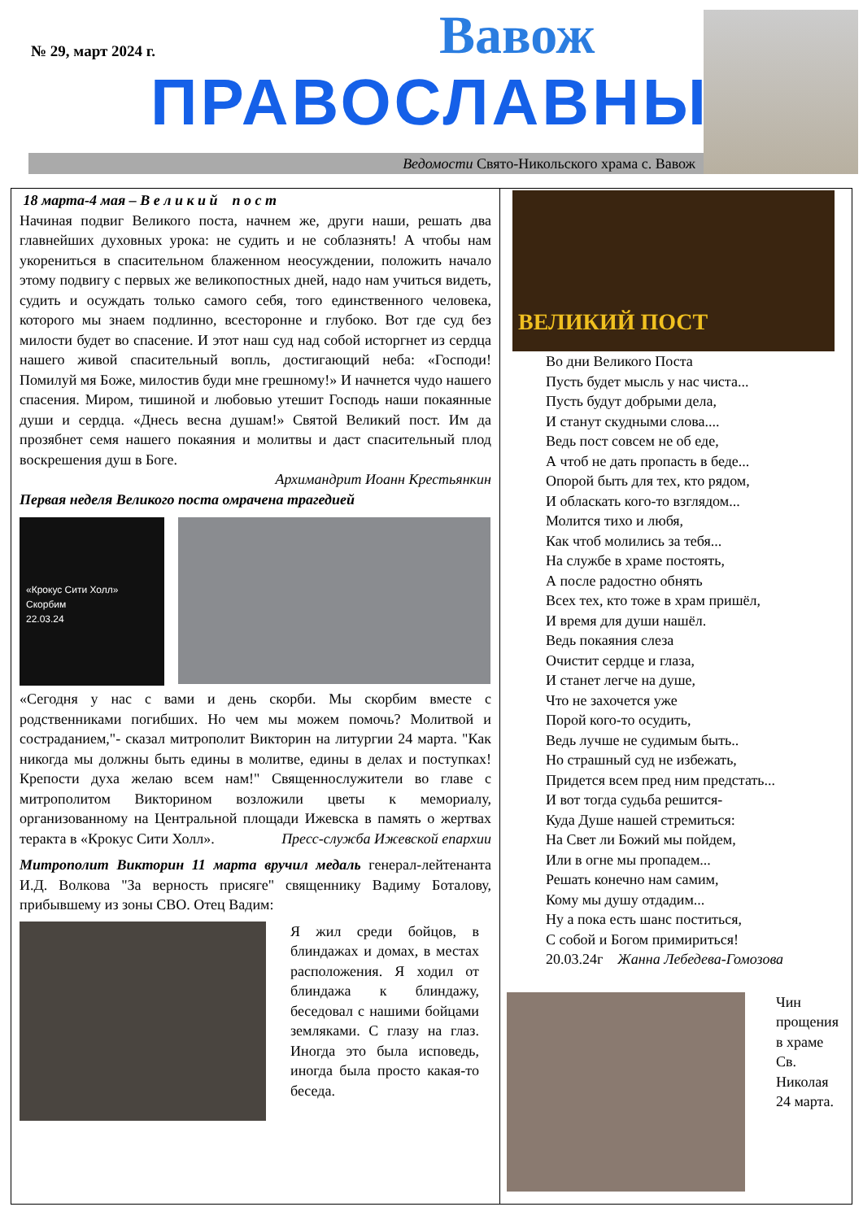№ 29, март 2024 г. Вавож
ПРАВОСЛАВНЫЙ
Ведомости Свято-Никольского храма с. Вавож
18 марта-4 мая – В е л и к и й п о с т
Начиная подвиг Великого поста, начнем же, други наши, решать два главнейших духовных урока: не судить и не соблазнять! А чтобы нам укорениться в спасительном блаженном неосуждении, положить начало этому подвигу с первых же великопостных дней, надо нам учиться видеть, судить и осуждать только самого себя, того единственного человека, которого мы знаем подлинно, всесторонне и глубоко. Вот где суд без милости будет во спасение. И этот наш суд над собой исторгнет из сердца нашего живой спасительный вопль, достигающий неба: «Господи! Помилуй мя Боже, милостив буди мне грешному!» И начнется чудо нашего спасения. Миром, тишиной и любовью утешит Господь наши покаянные души и сердца. «Днесь весна душам!» Святой Великий пост. Им да прозябнет семя нашего покаяния и молитвы и даст спасительный плод воскрешения душ в Боге.
Архимандрит Иоанн Крестьянкин
Первая неделя Великого поста омрачена трагедией
«Крокус Сити Холл»
Скорбим
22.03.24
«Сегодня у нас с вами и день скорби. Мы скорбим вместе с родственниками погибших. Но чем мы можем помочь? Молитвой и состраданием,"- сказал митрополит Викторин на литургии 24 марта. "Как никогда мы должны быть едины в молитве, едины в делах и поступках! Крепости духа желаю всем нам!" Священнослужители во главе с митрополитом Викторином возложили цветы к мемориалу, организованному на Центральной площади Ижевска в память о жертвах теракта в «Крокус Сити Холл». Пресс-служба Ижевской епархии
Митрополит Викторин 11 марта вручил медаль генерал-лейтенанта И.Д. Волкова "За верность присяге" священнику Вадиму Боталову, прибывшему из зоны СВО. Отец Вадим:
Я жил среди бойцов, в блиндажах и домах, в местах расположения. Я ходил от блиндажа к блиндажу, беседовал с нашими бойцами земляками. С глазу на глаз. Иногда это была исповедь, иногда была просто какая-то беседа.
ВЕЛИКИЙ ПОСТ
Во дни Великого Поста
Пусть будет мысль у нас чиста...
Пусть будут добрыми дела,
И станут скудными слова....
Ведь пост совсем не об еде,
А чтоб не дать пропасть в беде...
Опорой быть для тех, кто рядом,
И обласкать кого-то взглядом...
Молится тихо и любя,
Как чтоб молились за тебя...
На службе в храме постоять,
А после радостно обнять
Всех тех, кто тоже в храм пришёл,
И время для души нашёл.
Ведь покаяния слеза
Очистит сердце и глаза,
И станет легче на душе,
Что не захочется уже
Порой кого-то осудить,
Ведь лучше не судимым быть..
Но страшный суд не избежать,
Придется всем пред ним предстать...
И вот тогда судьба решится-
Куда Душе нашей стремиться:
На Свет ли Божий мы пойдем,
Или в огне мы пропадем...
Решать конечно нам самим,
Кому мы душу отдадим...
Ну а пока есть шанс поститься,
С собой и Богом примириться!
20.03.24г Жанна Лебедева-Гомозова
Чин прощения в храме Св. Николая 24 марта.